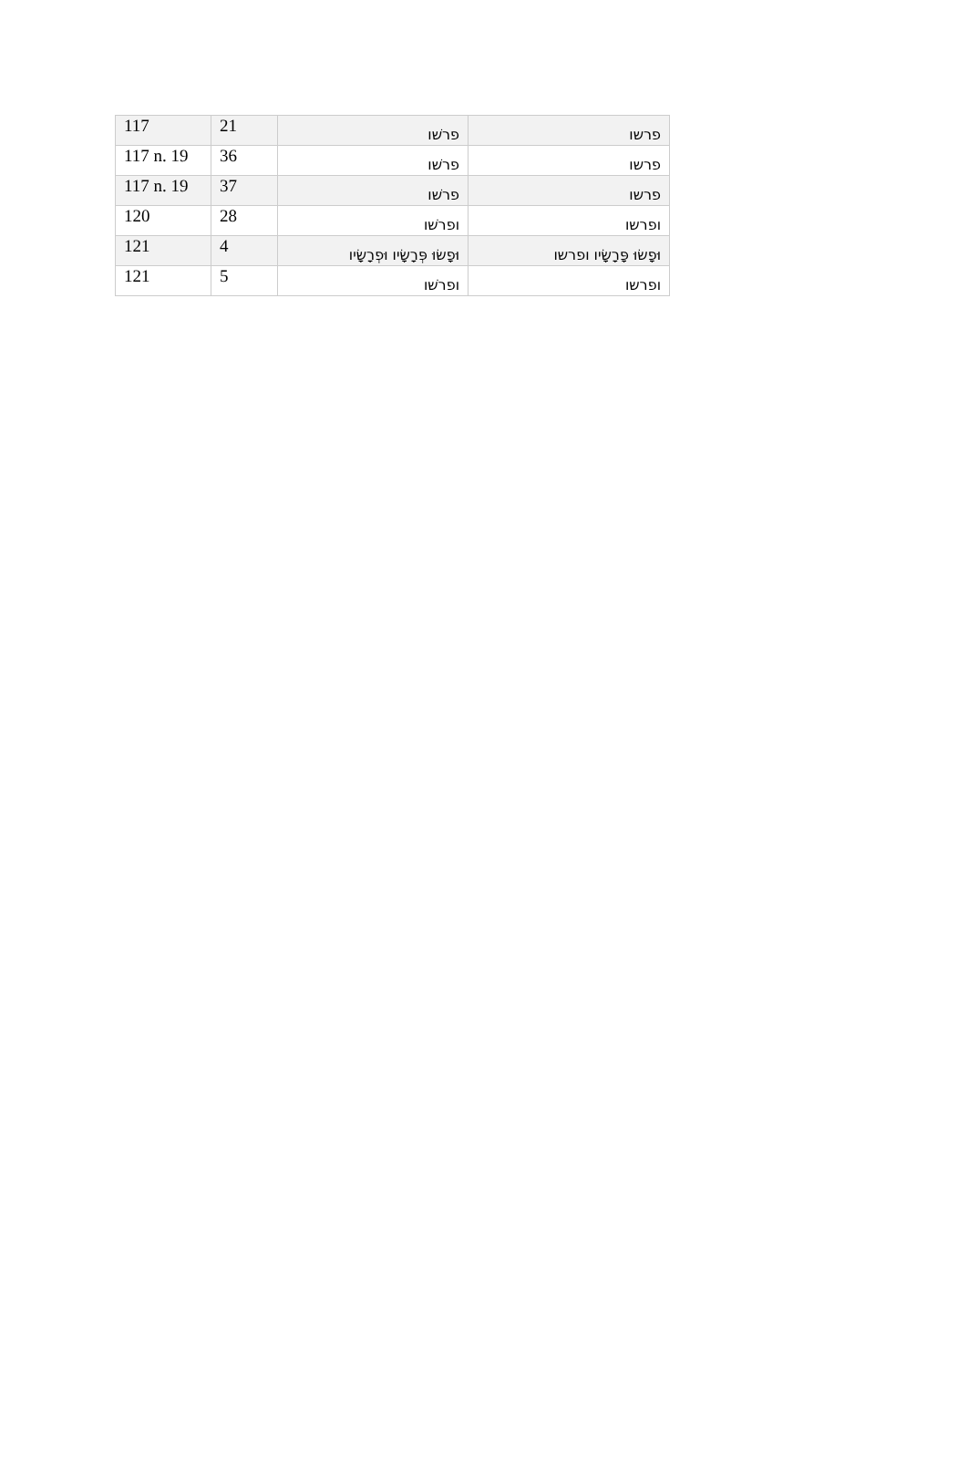| 117 | 21 | פרשׁו | פרשו |
| 117 n. 19 | 36 | פרשׁו | פרשו |
| 117 n. 19 | 37 | פרשׁו | פרשו |
| 120 | 28 | ופרשׁו | ופרשו |
| 121 | 4 | וּפָשׂוּ פְּרָשָׂיו וּפְרָשָׂיו | וּפָשׂוּ פָּרָשָׂיו ופרשו |
| 121 | 5 | ופרשׁו | ופרשו |